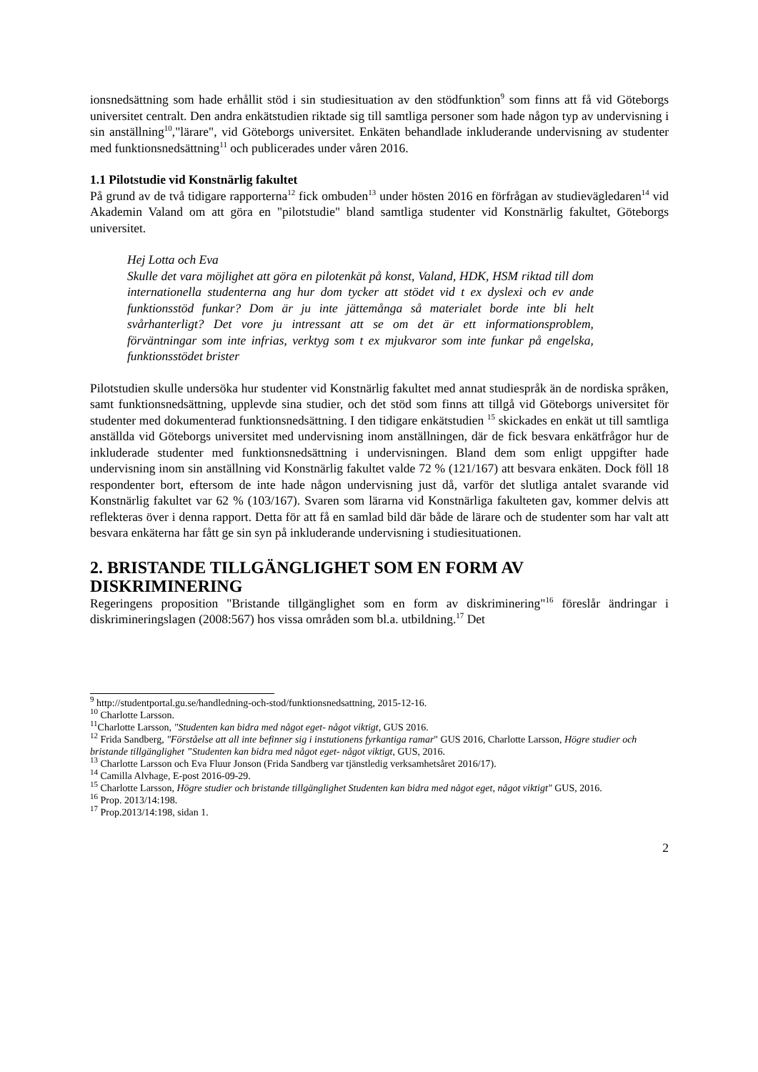ionsnedsättning som hade erhållit stöd i sin studiesituation av den stödfunktion<sup>9</sup> som finns att få vid Göteborgs universitet centralt. Den andra enkätstudien riktade sig till samtliga personer som hade någon typ av undervisning i sin anställning<sup>10</sup>,"lärare", vid Göteborgs universitet. Enkäten behandlade inkluderande undervisning av studenter med funktionsnedsättning<sup>11</sup> och publicerades under våren 2016.
1.1 Pilotstudie vid Konstnärlig fakultet
På grund av de två tidigare rapporterna<sup>12</sup> fick ombuden<sup>13</sup> under hösten 2016 en förfrågan av studievägledaren<sup>14</sup> vid Akademin Valand om att göra en "pilotstudie" bland samtliga studenter vid Konstnärlig fakultet, Göteborgs universitet.
Hej Lotta och Eva
Skulle det vara möjlighet att göra en pilotenkät på konst, Valand, HDK, HSM riktad till dom internationella studenterna ang hur dom tycker att stödet vid t ex dyslexi och ev ande funktionsstöd funkar? Dom är ju inte jättemånga så materialet borde inte bli helt svårhanterligt? Det vore ju intressant att se om det är ett informationsproblem, förväntningar som inte infrias, verktyg som t ex mjukvaror som inte funkar på engelska, funktionsstödet brister
Pilotstudien skulle undersöka hur studenter vid Konstnärlig fakultet med annat studiespråk än de nordiska språken, samt funktionsnedsättning, upplevde sina studier, och det stöd som finns att tillgå vid Göteborgs universitet för studenter med dokumenterad funktionsnedsättning. I den tidigare enkätstudien <sup>15</sup> skickades en enkät ut till samtliga anställda vid Göteborgs universitet med undervisning inom anställningen, där de fick besvara enkätfrågor hur de inkluderade studenter med funktionsnedsättning i undervisningen. Bland dem som enligt uppgifter hade undervisning inom sin anställning vid Konstnärlig fakultet valde 72 % (121/167) att besvara enkäten. Dock föll 18 respondenter bort, eftersom de inte hade någon undervisning just då, varför det slutliga antalet svarande vid Konstnärlig fakultet var 62 % (103/167). Svaren som lärarna vid Konstnärliga fakulteten gav, kommer delvis att reflekteras över i denna rapport. Detta för att få en samlad bild där både de lärare och de studenter som har valt att besvara enkäterna har fått ge sin syn på inkluderande undervisning i studiesituationen.
2. BRISTANDE TILLGÄNGLIGHET SOM EN FORM AV DISKRIMINERING
Regeringens proposition "Bristande tillgänglighet som en form av diskriminering"<sup>16</sup> föreslår ändringar i diskrimineringslagen (2008:567) hos vissa områden som bl.a. utbildning.<sup>17</sup> Det
<sup>9</sup> http://studentportal.gu.se/handledning-och-stod/funktionsnedsattning, 2015-12-16.
<sup>10</sup> Charlotte Larsson.
<sup>11</sup> Charlotte Larsson, "Studenten kan bidra med något eget- något viktigt, GUS 2016.
<sup>12</sup> Frida Sandberg, "Förståelse att all inte befinner sig i instutionens fyrkantiga ramar" GUS 2016, Charlotte Larsson, Högre studier och bristande tillgänglighet ”Studenten kan bidra med något eget- något viktigt, GUS, 2016.
<sup>13</sup> Charlotte Larsson och Eva Fluur Jonson (Frida Sandberg var tjänstledig verksamhetsåret 2016/17).
<sup>14</sup> Camilla Alvhage, E-post 2016-09-29.
<sup>15</sup> Charlotte Larsson, Högre studier och bristande tillgänglighet Studenten kan bidra med något eget, något viktigt" GUS, 2016.
<sup>16</sup> Prop. 2013/14:198.
<sup>17</sup> Prop.2013/14:198, sidan 1.
2